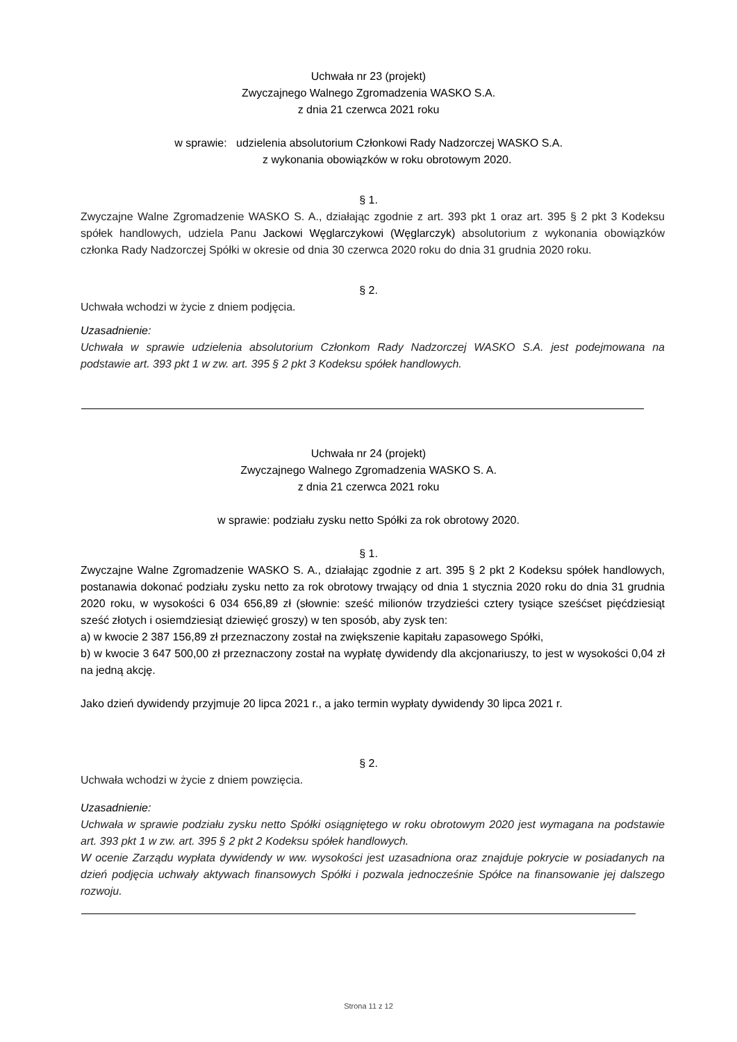Uchwała nr 23 (projekt)
Zwyczajnego Walnego Zgromadzenia WASKO S.A.
z dnia 21 czerwca 2021 roku
w sprawie: udzielenia absolutorium Członkowi Rady Nadzorczej WASKO S.A.
z wykonania obowiązków w roku obrotowym 2020.
§ 1.
Zwyczajne Walne Zgromadzenie WASKO S. A., działając zgodnie z art. 393 pkt 1 oraz art. 395 § 2 pkt 3 Kodeksu spółek handlowych, udziela Panu Jackowi Węglarczykowi (Węglarczyk) absolutorium z wykonania obowiązków członka Rady Nadzorczej Spółki w okresie od dnia 30 czerwca 2020 roku do dnia 31 grudnia 2020 roku.
§ 2.
Uchwała wchodzi w życie z dniem podjęcia.
Uzasadnienie:
Uchwała w sprawie udzielenia absolutorium Członkom Rady Nadzorczej WASKO S.A. jest podejmowana na podstawie art. 393 pkt 1 w zw. art. 395 § 2 pkt 3 Kodeksu spółek handlowych.
Uchwała nr 24 (projekt)
Zwyczajnego Walnego Zgromadzenia WASKO S. A.
z dnia 21 czerwca 2021 roku
w sprawie: podziału zysku netto Spółki za rok obrotowy 2020.
§ 1.
Zwyczajne Walne Zgromadzenie WASKO S. A., działając zgodnie z art. 395 § 2 pkt 2 Kodeksu spółek handlowych, postanawia dokonać podziału zysku netto za rok obrotowy trwający od dnia 1 stycznia 2020 roku do dnia 31 grudnia 2020 roku, w wysokości 6 034 656,89 zł (słownie: sześć milionów trzydzieści cztery tysiące sześćset pięćdziesiąt sześć złotych i osiemdziesiąt dziewięć groszy) w ten sposób, aby zysk ten:
a) w kwocie 2 387 156,89 zł przeznaczony został na zwiększenie kapitału zapasowego Spółki,
b) w kwocie 3 647 500,00 zł przeznaczony został na wypłatę dywidendy dla akcjonariuszy, to jest w wysokości 0,04 zł na jedną akcję.
Jako dzień dywidendy przyjmuje 20 lipca 2021 r., a jako termin wypłaty dywidendy 30 lipca 2021 r.
§ 2.
Uchwała wchodzi w życie z dniem powzięcia.
Uzasadnienie:
Uchwała w sprawie podziału zysku netto Spółki osiągniętego w roku obrotowym 2020 jest wymagana na podstawie art. 393 pkt 1 w zw. art. 395 § 2 pkt 2 Kodeksu spółek handlowych.
W ocenie Zarządu wypłata dywidendy w ww. wysokości jest uzasadniona oraz znajduje pokrycie w posiadanych na dzień podjęcia uchwały aktywach finansowych Spółki i pozwala jednocześnie Spółce na finansowanie jej dalszego rozwoju.
Strona 11 z 12